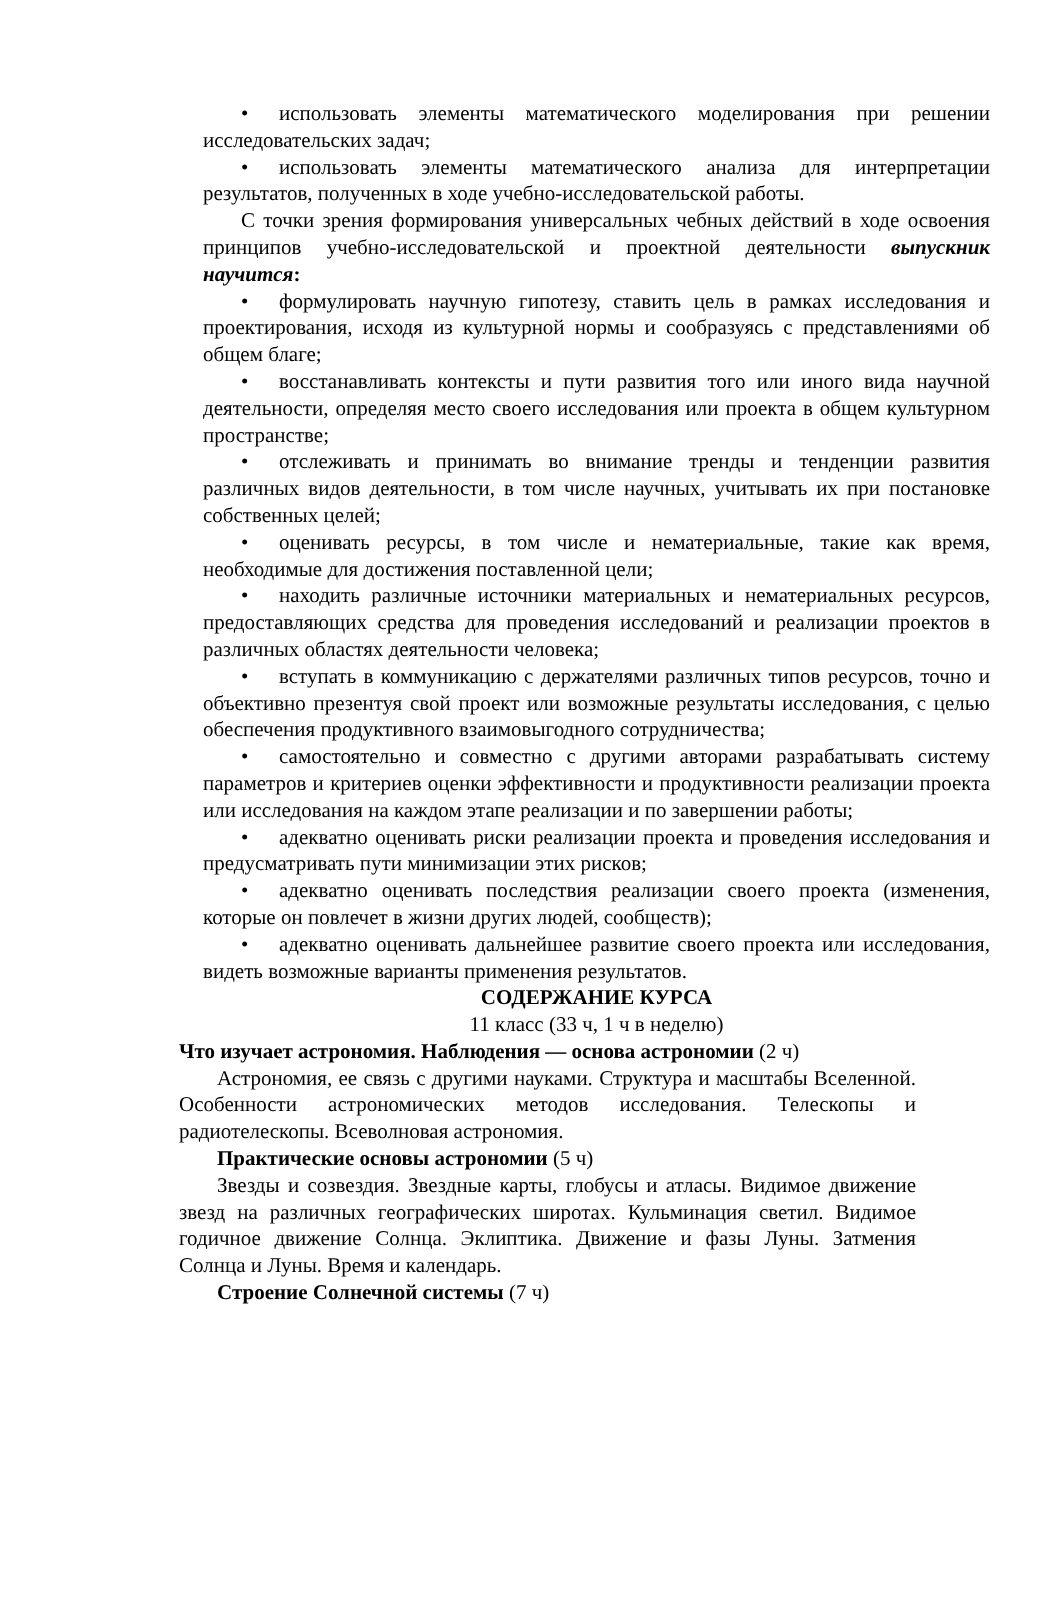• использовать элементы математического моделирования при решении исследовательских задач;
• использовать элементы математического анализа для интерпретации результатов, полученных в ходе учебно-исследовательской работы.
С точки зрения формирования универсальных чебных действий в ходе освоения принципов учебно-исследовательской и проектной деятельности выпускник научится:
• формулировать научную гипотезу, ставить цель в рамках исследования и проектирования, исходя из культурной нормы и сообразуясь с представлениями об общем благе;
• восстанавливать контексты и пути развития того или иного вида научной деятельности, определяя место своего исследования или проекта в общем культурном пространстве;
• отслеживать и принимать во внимание тренды и тенденции развития различных видов деятельности, в том числе научных, учитывать их при постановке собственных целей;
• оценивать ресурсы, в том числе и нематериальные, такие как время, необходимые для достижения поставленной цели;
• находить различные источники материальных и нематериальных ресурсов, предоставляющих средства для проведения исследований и реализации проектов в различных областях деятельности человека;
• вступать в коммуникацию с держателями различных типов ресурсов, точно и объективно презентуя свой проект или возможные результаты исследования, с целью обеспечения продуктивного взаимовыгодного сотрудничества;
• самостоятельно и совместно с другими авторами разрабатывать систему параметров и критериев оценки эффективности и продуктивности реализации проекта или исследования на каждом этапе реализации и по завершении работы;
• адекватно оценивать риски реализации проекта и проведения исследования и предусматривать пути минимизации этих рисков;
• адекватно оценивать последствия реализации своего проекта (изменения, которые он повлечет в жизни других людей, сообществ);
• адекватно оценивать дальнейшее развитие своего проекта или исследования, видеть возможные варианты применения результатов.
СОДЕРЖАНИЕ КУРСА
11 класс (33 ч, 1 ч в неделю)
Что изучает астрономия. Наблюдения — основа астрономии (2 ч)
Астрономия, ее связь с другими науками. Структура и масштабы Вселенной. Особенности астрономических методов исследования. Телескопы и радиотелескопы. Всеволновая астрономия.
Практические основы астрономии (5 ч)
Звезды и созвездия. Звездные карты, глобусы и атласы. Видимое движение звезд на различных географических широтах. Кульминация светил. Видимое годичное движение Солнца. Эклиптика. Движение и фазы Луны. Затмения Солнца и Луны. Время и календарь.
Строение Солнечной системы (7 ч)